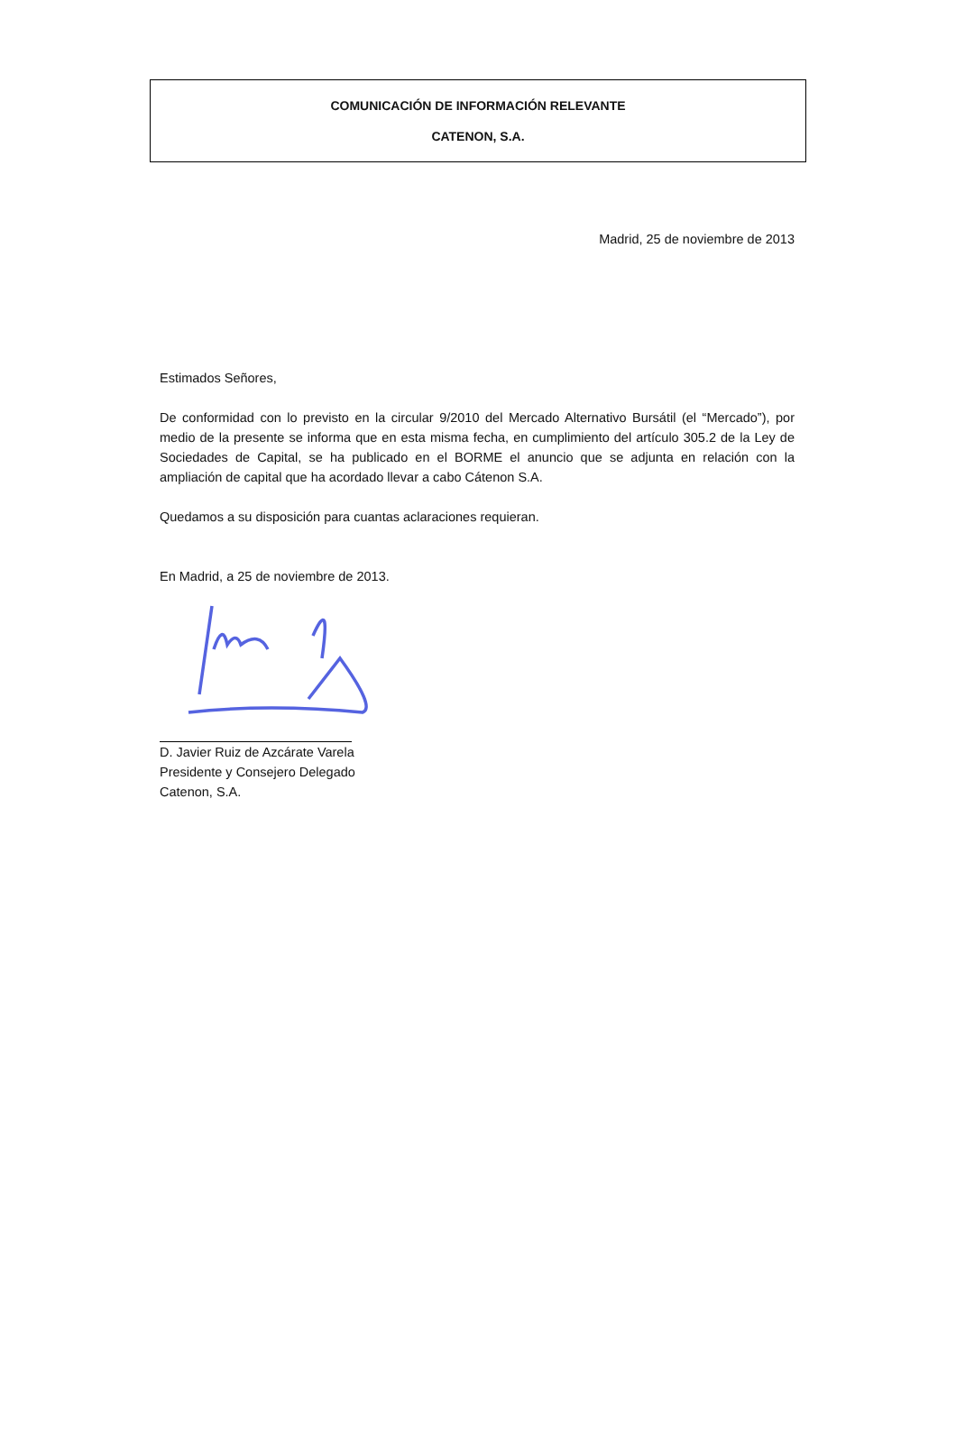COMUNICACIÓN DE INFORMACIÓN RELEVANTE
CATENON, S.A.
Madrid, 25 de noviembre de 2013
Estimados Señores,
De conformidad con lo previsto en la circular 9/2010 del Mercado Alternativo Bursátil (el “Mercado”), por medio de la presente se informa que en esta misma fecha, en cumplimiento del artículo 305.2 de la Ley de Sociedades de Capital, se ha publicado en el BORME el anuncio que se adjunta en relación con la ampliación de capital que ha acordado llevar a cabo Cátenon S.A.
Quedamos a su disposición para cuantas aclaraciones requieran.
En Madrid, a 25 de noviembre de 2013.
D. Javier Ruiz de Azcárate Varela
Presidente y Consejero Delegado
Catenon, S.A.